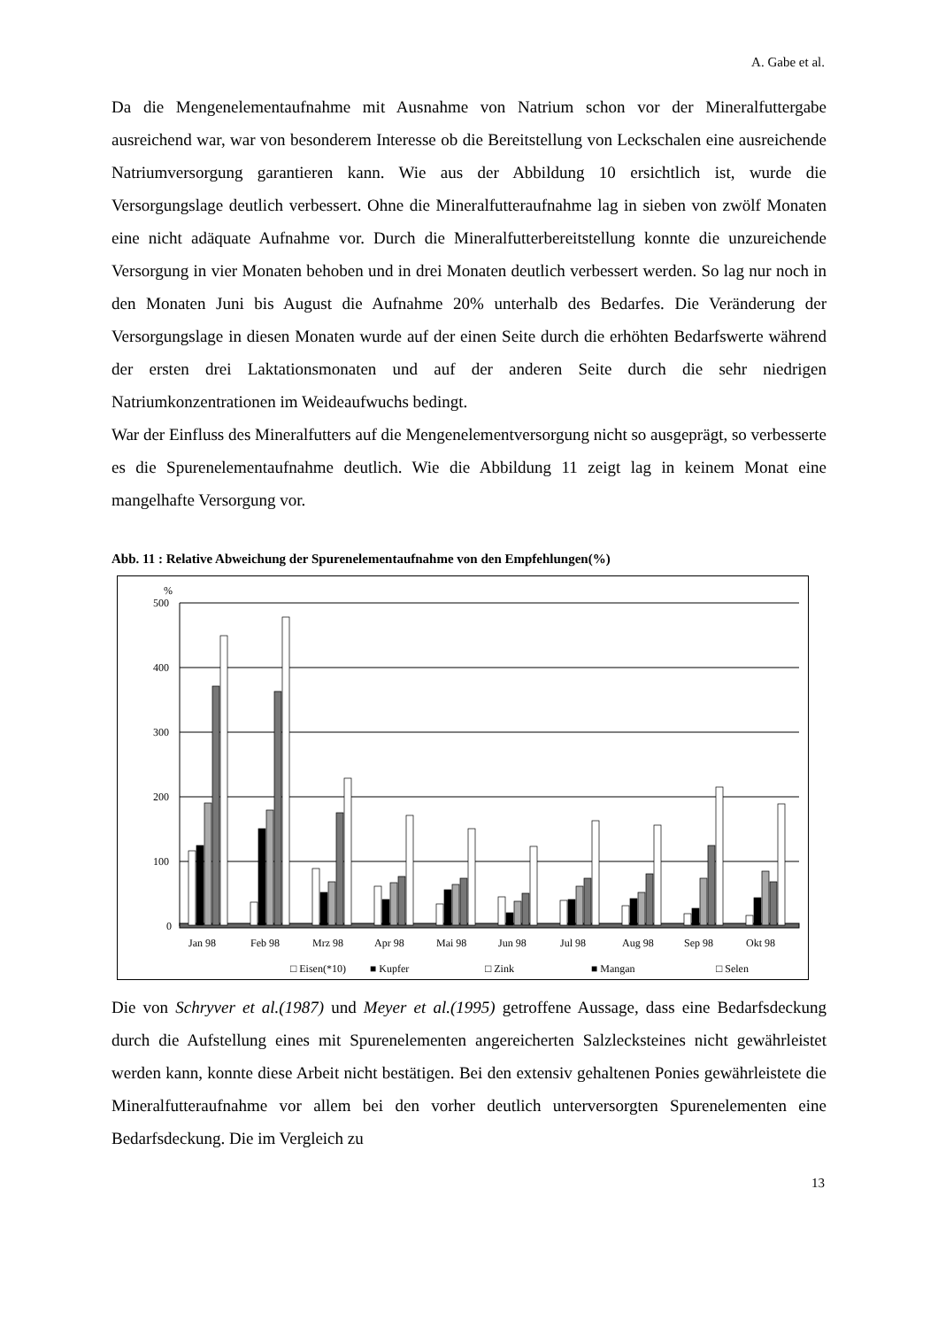A. Gabe et al.
Da die Mengenelementaufnahme mit Ausnahme von Natrium schon vor der Mineralfuttergabe ausreichend war, war von besonderem Interesse ob die Bereitstellung von Leckschalen eine ausreichende Natriumversorgung garantieren kann. Wie aus der Abbildung 10 ersichtlich ist, wurde die Versorgungslage deutlich verbessert. Ohne die Mineralfutteraufnahme lag in sieben von zwölf Monaten eine nicht adäquate Aufnahme vor. Durch die Mineralfutterbereitstellung konnte die unzureichende Versorgung in vier Monaten behoben und in drei Monaten deutlich verbessert werden. So lag nur noch in den Monaten Juni bis August die Aufnahme 20% unterhalb des Bedarfes. Die Veränderung der Versorgungslage in diesen Monaten wurde auf der einen Seite durch die erhöhten Bedarfswerte während der ersten drei Laktationsmonaten und auf der anderen Seite durch die sehr niedrigen Natriumkonzentrationen im Weideaufwuchs bedingt.
War der Einfluss des Mineralfutters auf die Mengenelementversorgung nicht so ausgeprägt, so verbesserte es die Spurenelementaufnahme deutlich. Wie die Abbildung 11 zeigt lag in keinem Monat eine mangelhafte Versorgung vor.
Abb. 11 : Relative Abweichung der Spurenelementaufnahme von den Empfehlungen(%)
%
500
400
300
200
100
0
Jan 98
Feb 98
Mrz 98
Apr 98
Mai 98
Jun 98
Jul 98
Aug 98
Sep 98
Okt 98
□ Eisen(*10)
■ Kupfer
□ Zink
■ Mangan
□ Selen
Die von Schryver et al.(1987) und Meyer et al.(1995) getroffene Aussage, dass eine Bedarfsdeckung durch die Aufstellung eines mit Spurenelementen angereicherten Salzlecksteines nicht gewährleistet werden kann, konnte diese Arbeit nicht bestätigen. Bei den extensiv gehaltenen Ponies gewährleistete die Mineralfutteraufnahme vor allem bei den vorher deutlich unterversorgten Spurenelementen eine Bedarfsdeckung. Die im Vergleich zu
13